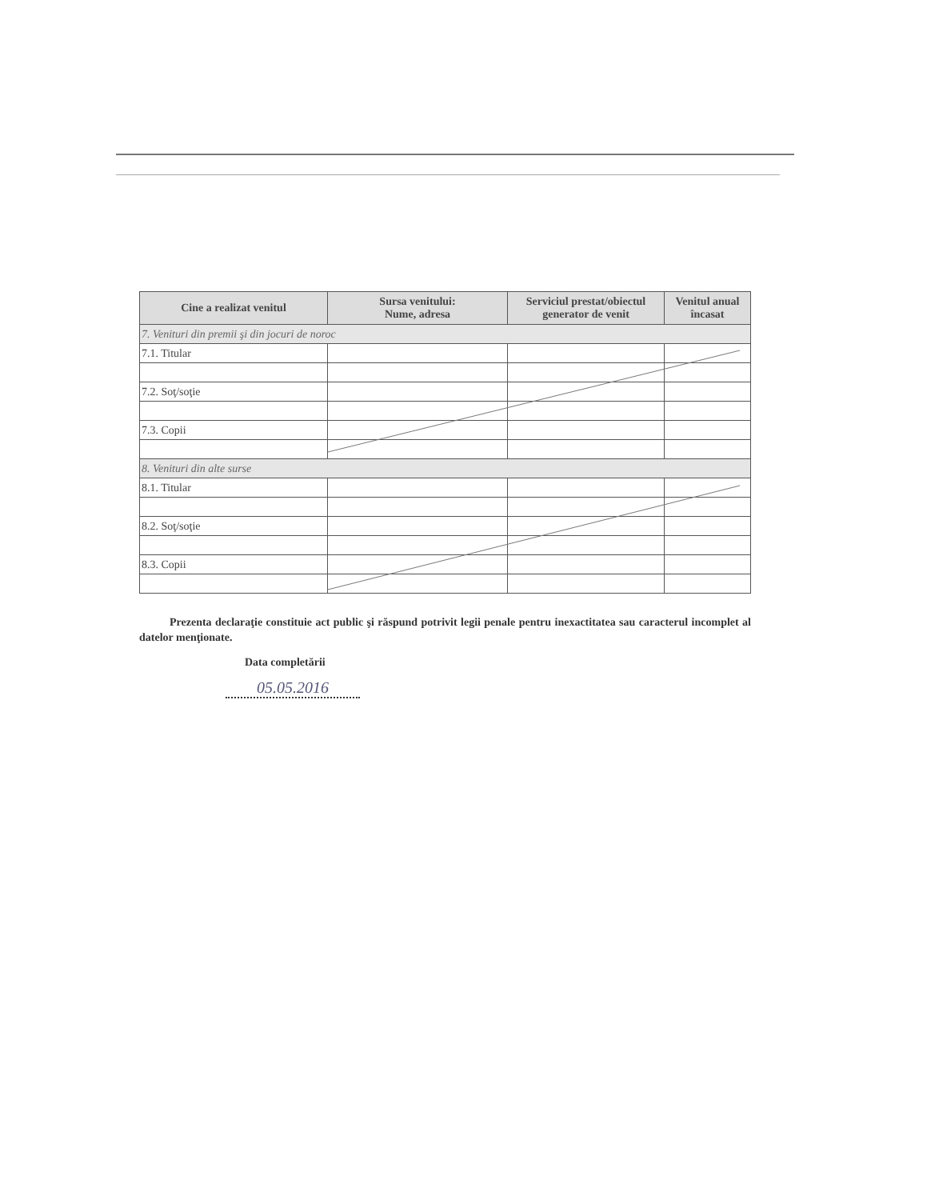| Cine a realizat venitul | Sursa venitului: Nume, adresa | Serviciul prestat/obiectul generator de venit | Venitul anual încasat |
| --- | --- | --- | --- |
| 7. Venituri din premii şi din jocuri de noroc | | | |
| 7.1. Titular | | | |
| 7.2. Soţ/soţie | | | |
| 7.3. Copii | | | |
| 8. Venituri din alte surse | | | |
| 8.1. Titular | | | |
| 8.2. Soţ/soţie | | | |
| 8.3. Copii | | | |
Prezenta declaraţie constituie act public şi răspund potrivit legii penale pentru inexactitatea sau caracterul incomplet al datelor menţionate.
Data completării
05.05.2016